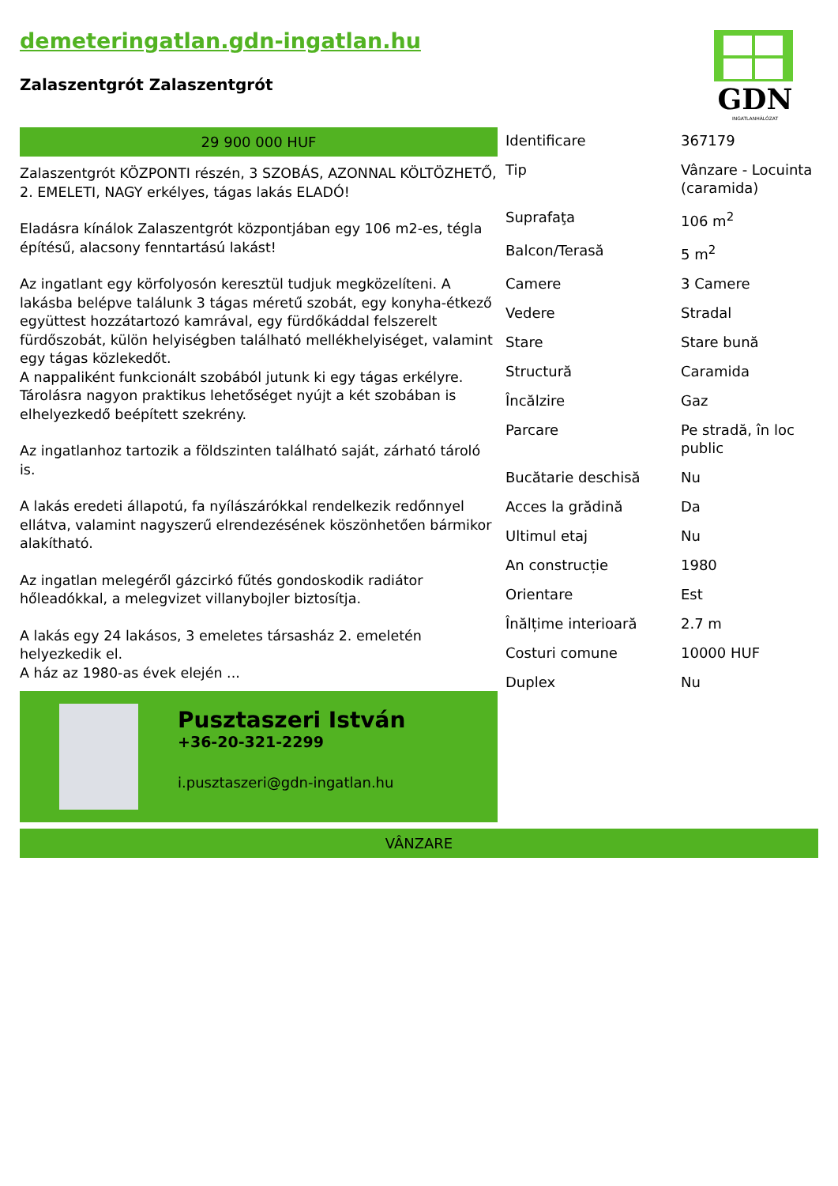demeteringatlan.gdn-ingatlan.hu
Zalaszentgrót Zalaszentgrót
GDN
INGATLANHÁLÓZAT
29 900 000 HUF
Zalaszentgrót KÖZPONTI részén, 3 SZOBÁS, AZONNAL KÖLTÖZHETŐ, 2. EMELETI, NAGY erkélyes, tágas lakás ELADÓ!
Eladásra kínálok Zalaszentgrót központjában egy 106 m2-es, tégla építésű, alacsony fenntartású lakást!
Az ingatlant egy körfolyosón keresztül tudjuk megközelíteni. A lakásba belépve találunk 3 tágas méretű szobát, egy konyha-étkező együttest hozzátartozó kamrával, egy fürdőkáddal felszerelt fürdőszobát, külön helyiségben található mellékhelyiséget, valamint egy tágas közlekedőt.
A nappaliként funkcionált szobából jutunk ki egy tágas erkélyre. Tárolásra nagyon praktikus lehetőséget nyújt a két szobában is elhelyezkedő beépített szekrény.
Az ingatlanhoz tartozik a földszinten található saját, zárható tároló is.
A lakás eredeti állapotú, fa nyílászárókkal rendelkezik redőnnyel ellátva, valamint nagyszerű elrendezésének köszönhetően bármikor alakítható.
Az ingatlan melegéről gázcirkó fűtés gondoskodik radiátor hőleadókkal, a melegvizet villanybojler biztosítja.
A lakás egy 24 lakásos, 3 emeletes társasház 2. emeletén helyezkedik el.
A ház az 1980-as évek elején ...
Pusztaszeri István
+36-20-321-2299
i.pusztaszeri@gdn-ingatlan.hu
| Identificare | 367179 |
| Tip | Vânzare - Locuinta (caramida) |
| Suprafaţa | 106 m<sup>2</sup> |
| Balcon/Terasă | 5 m<sup>2</sup> |
| Camere | 3 Camere |
| Vedere | Stradal |
| Stare | Stare bună |
| Structură | Caramida |
| Încălzire | Gaz |
| Parcare | Pe stradă, în loc public |
| Bucătarie deschisă | Nu |
| Acces la grădină | Da |
| Ultimul etaj | Nu |
| An construcție | 1980 |
| Orientare | Est |
| Înălțime interioară | 2.7 m |
| Costuri comune | 10000 HUF |
| Duplex | Nu |
VÂNZARE